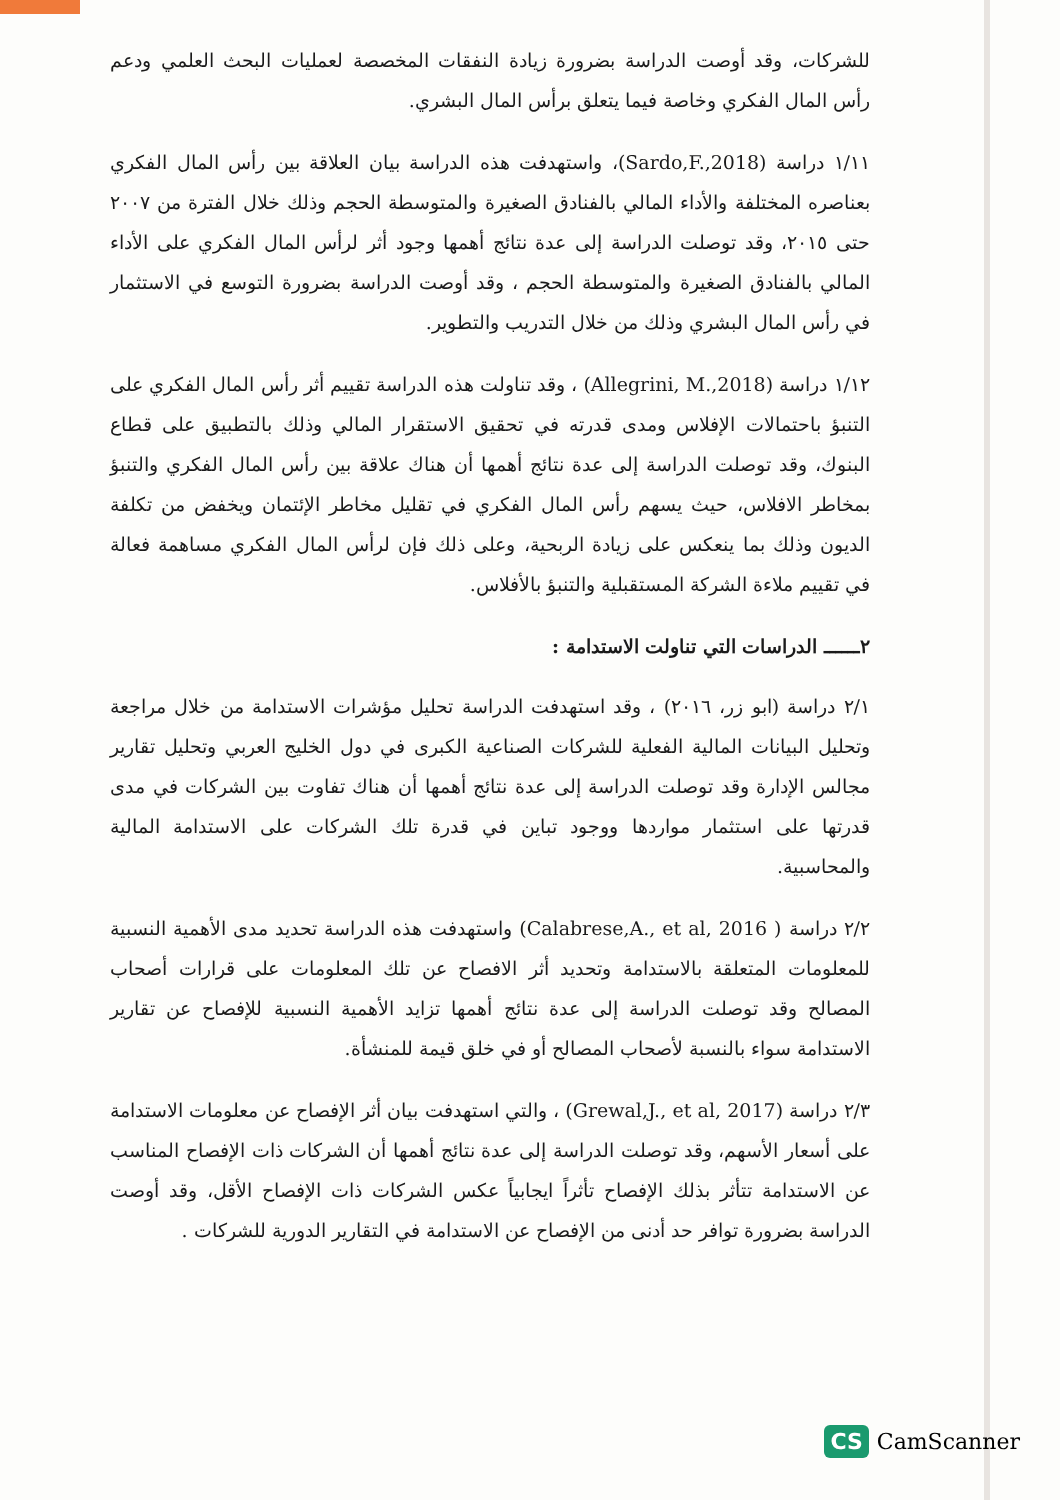للشركات، وقد أوصت الدراسة بضرورة زيادة النفقات المخصصة لعمليات البحث العلمي ودعم رأس المال الفكري وخاصة فيما يتعلق برأس المال البشري.
١/١١ دراسة (Sardo,F.,2018)، واستهدفت هذه الدراسة بيان العلاقة بين رأس المال الفكري بعناصره المختلفة والأداء المالي بالفنادق الصغيرة والمتوسطة الحجم وذلك خلال الفترة من ٢٠٠٧ حتى ٢٠١٥، وقد توصلت الدراسة إلى عدة نتائج أهمها وجود أثر لرأس المال الفكري على الأداء المالي بالفنادق الصغيرة والمتوسطة الحجم ، وقد أوصت الدراسة بضرورة التوسع في الاستثمار في رأس المال البشري وذلك من خلال التدريب والتطوير.
١/١٢ دراسة (Allegrini, M.,2018) ، وقد تناولت هذه الدراسة تقييم أثر رأس المال الفكري على التنبؤ باحتمالات الإفلاس ومدى قدرته في تحقيق الاستقرار المالي وذلك بالتطبيق على قطاع البنوك، وقد توصلت الدراسة إلى عدة نتائج أهمها أن هناك علاقة بين رأس المال الفكري والتنبؤ بمخاطر الافلاس، حيث يسهم رأس المال الفكري في تقليل مخاطر الإئتمان ويخفض من تكلفة الديون وذلك بما ينعكس على زيادة الربحية، وعلى ذلك فإن لرأس المال الفكري مساهمة فعالة في تقييم ملاءة الشركة المستقبلية والتنبؤ بالأفلاس.
٢ــــــ الدراسات التي تناولت الاستدامة :
٢/١ دراسة (ابو زر، ٢٠١٦) ، وقد استهدفت الدراسة تحليل مؤشرات الاستدامة من خلال مراجعة وتحليل البيانات المالية الفعلية للشركات الصناعية الكبرى في دول الخليج العربي وتحليل تقارير مجالس الإدارة وقد توصلت الدراسة إلى عدة نتائج أهمها أن هناك تفاوت بين الشركات في مدى قدرتها على استثمار مواردها ووجود تباين في قدرة تلك الشركات على الاستدامة المالية والمحاسبية.
٢/٢ دراسة ( Calabrese,A., et al, 2016) واستهدفت هذه الدراسة تحديد مدى الأهمية النسبية للمعلومات المتعلقة بالاستدامة وتحديد أثر الافصاح عن تلك المعلومات على قرارات أصحاب المصالح وقد توصلت الدراسة إلى عدة نتائج أهمها تزايد الأهمية النسبية للإفصاح عن تقارير الاستدامة سواء بالنسبة لأصحاب المصالح أو في خلق قيمة للمنشأة.
٢/٣ دراسة (Grewal,J., et al, 2017) ، والتي استهدفت بيان أثر الإفصاح عن معلومات الاستدامة على أسعار الأسهم، وقد توصلت الدراسة إلى عدة نتائج أهمها أن الشركات ذات الإفصاح المناسب عن الاستدامة تتأثر بذلك الإفصاح تأثراً ايجابياً عكس الشركات ذات الإفصاح الأقل، وقد أوصت الدراسة بضرورة توافر حد أدنى من الإفصاح عن الاستدامة في التقارير الدورية للشركات .
CS CamScanner